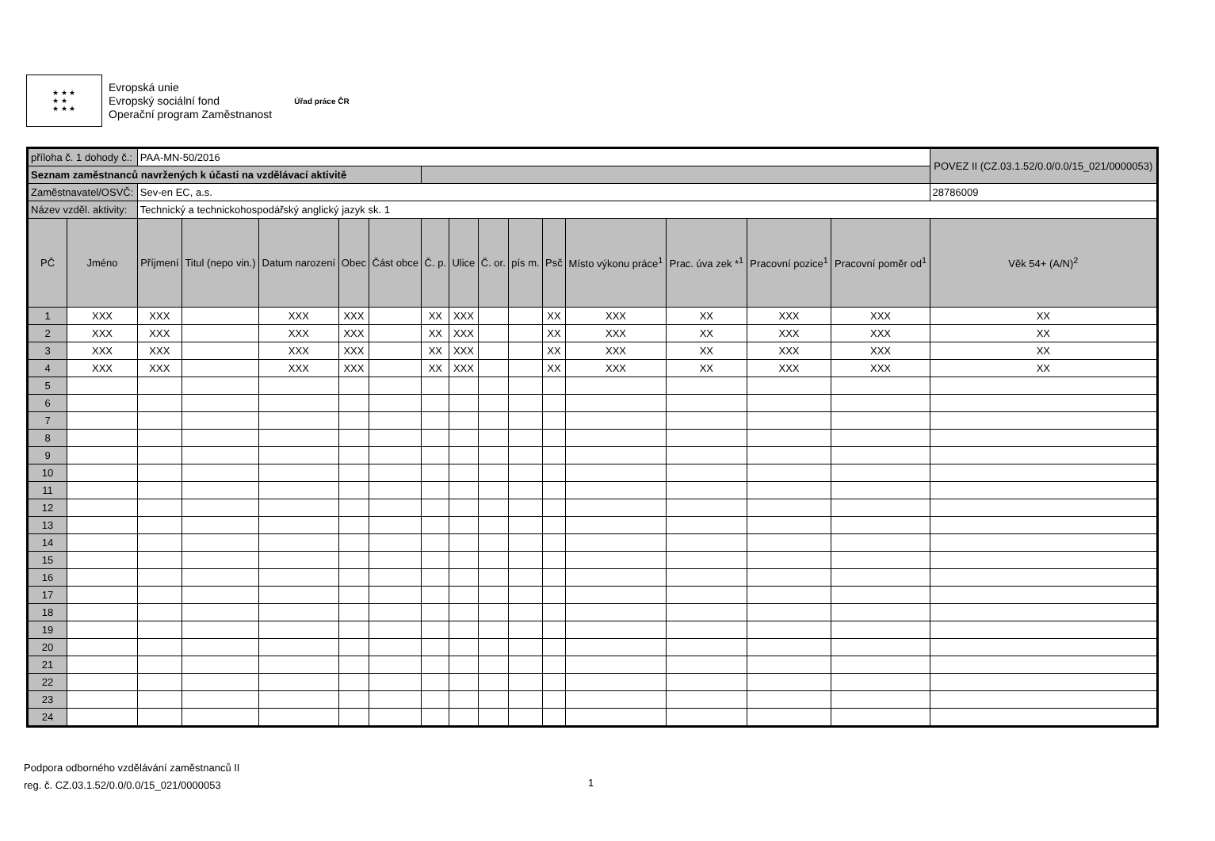★ ★ ★
★ ★
★ ★ ★
Evropská unie
Evropský sociální fond
Operační program Zaměstnanost
Úřad práce ČR
| příloha č. 1 dohody č.: | | PAA-MN-50/2016 | | | | | | | | | | | | | | POVEZ II (CZ.03.1.52/0.0/0.0/15_021/0000053) |
| Seznam zaměstnanců navržených k účasti na vzdělávací aktivitě | | | | | | | | | | | | | | | | |
| Zaměstnavatel/OSVČ: | | Sev-en EC, a.s. | | | | | | | | | | | | | | 28786009 |
| Název vzděl. aktivity: | | Technický a technickohospodářský anglický jazyk sk. 1 | | | | | | | | | | | | | | |
| PČ | Jméno | Příjmení | Titul (nepo vin.) | Datum narození | Obec | Část obce | Č. p. | Ulice | Č. or. | pís m. | Psč | Místo výkonu práce<sup>1</sup> | Prac. úva zek *<sup>1</sup> | Pracovní pozice<sup>1</sup> | Pracovní poměr od<sup>1</sup> | Věk 54+ (A/N)<sup>2</sup> |
| 1 | XXX | XXX | | XXX | XXX | | XX | XXX | | | XX | XXX | XX | XXX | XXX | XX |
| 2 | XXX | XXX | | XXX | XXX | | XX | XXX | | | XX | XXX | XX | XXX | XXX | XX |
| 3 | XXX | XXX | | XXX | XXX | | XX | XXX | | | XX | XXX | XX | XXX | XXX | XX |
| 4 | XXX | XXX | | XXX | XXX | | XX | XXX | | | XX | XXX | XX | XXX | XXX | XX |
| 5 | | | | | | | | | | | | | | | | |
| 6 | | | | | | | | | | | | | | | | |
| 7 | | | | | | | | | | | | | | | | |
| 8 | | | | | | | | | | | | | | | | |
| 9 | | | | | | | | | | | | | | | | |
| 10 | | | | | | | | | | | | | | | | |
| 11 | | | | | | | | | | | | | | | | |
| 12 | | | | | | | | | | | | | | | | |
| 13 | | | | | | | | | | | | | | | | |
| 14 | | | | | | | | | | | | | | | | |
| 15 | | | | | | | | | | | | | | | | |
| 16 | | | | | | | | | | | | | | | | |
| 17 | | | | | | | | | | | | | | | | |
| 18 | | | | | | | | | | | | | | | | |
| 19 | | | | | | | | | | | | | | | | |
| 20 | | | | | | | | | | | | | | | | |
| 21 | | | | | | | | | | | | | | | | |
| 22 | | | | | | | | | | | | | | | | |
| 23 | | | | | | | | | | | | | | | | |
| 24 | | | | | | | | | | | | | | | | |
Podpora odborného vzdělávání zaměstnanců II
reg. č. CZ.03.1.52/0.0/0.0/15_021/0000053
1